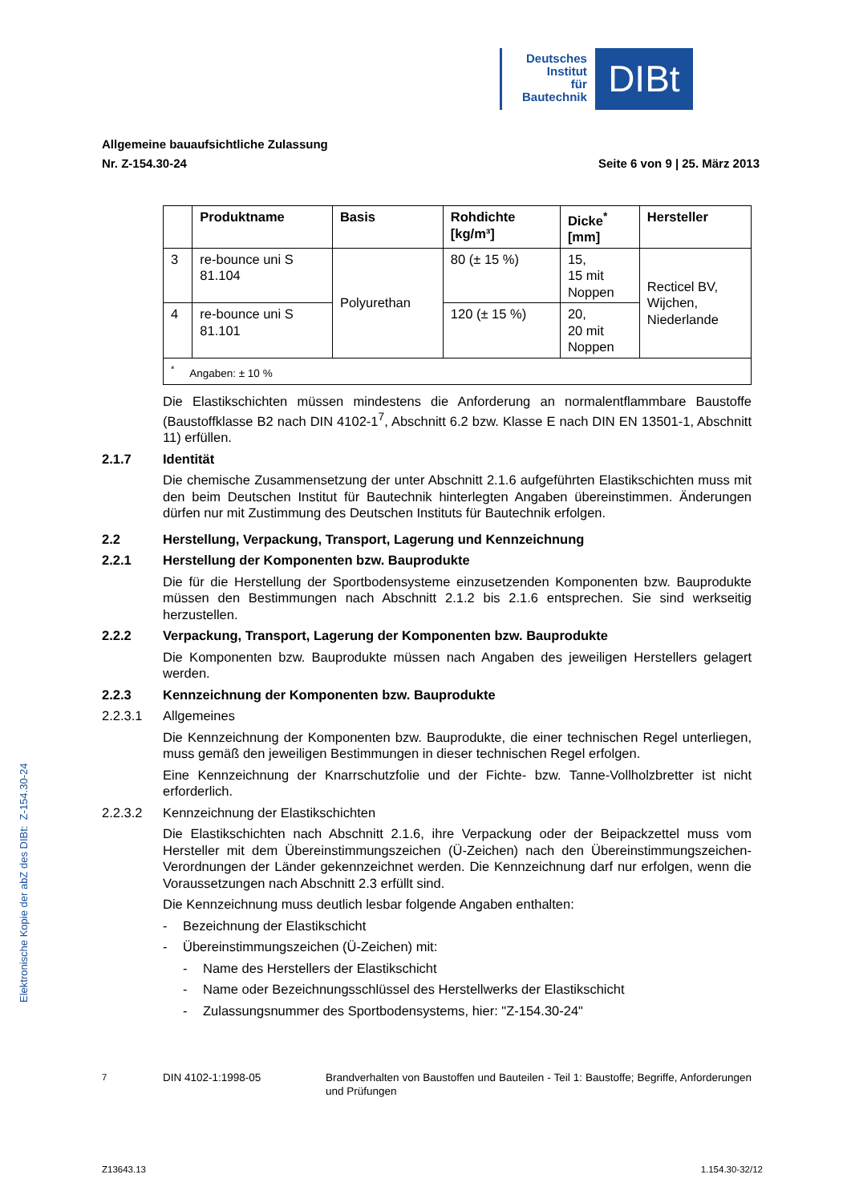Deutsches
Institut
für
Bautechnik
DIBt
Allgemeine bauaufsichtliche Zulassung
Nr. Z-154.30-24 Seite 6 von 9 | 25. März 2013
| | Produktname | Basis | Rohdichte [kg/m³] | Dicke<sup>*</sup> [mm] | Hersteller |
| --- | --- | --- | --- | --- | --- |
| 3 | re-bounce uni S 81.104 | Polyurethan | 80 (± 15 %) | 15, 15 mit Noppen | Recticel BV, Wijchen, Niederlande |
| 4 | re-bounce uni S 81.101 | | 120 (± 15 %) | 20, 20 mit Noppen | |
| <sup>*</sup> Angaben: ± 10 % | | | | | |
Die Elastikschichten müssen mindestens die Anforderung an normalentflammbare Baustoffe (Baustoffklasse B2 nach DIN 4102-1<sup>7</sup>, Abschnitt 6.2 bzw. Klasse E nach DIN EN 13501-1, Abschnitt 11) erfüllen.
2.1.7 Identität
Die chemische Zusammensetzung der unter Abschnitt 2.1.6 aufgeführten Elastikschichten muss mit den beim Deutschen Institut für Bautechnik hinterlegten Angaben übereinstimmen. Änderungen dürfen nur mit Zustimmung des Deutschen Instituts für Bautechnik erfolgen.
2.2 Herstellung, Verpackung, Transport, Lagerung und Kennzeichnung
2.2.1 Herstellung der Komponenten bzw. Bauprodukte
Die für die Herstellung der Sportbodensysteme einzusetzenden Komponenten bzw. Bauprodukte müssen den Bestimmungen nach Abschnitt 2.1.2 bis 2.1.6 entsprechen. Sie sind werkseitig herzustellen.
2.2.2 Verpackung, Transport, Lagerung der Komponenten bzw. Bauprodukte
Die Komponenten bzw. Bauprodukte müssen nach Angaben des jeweiligen Herstellers gelagert werden.
2.2.3 Kennzeichnung der Komponenten bzw. Bauprodukte
2.2.3.1 Allgemeines
Die Kennzeichnung der Komponenten bzw. Bauprodukte, die einer technischen Regel unterliegen, muss gemäß den jeweiligen Bestimmungen in dieser technischen Regel erfolgen.
Eine Kennzeichnung der Knarrschutzfolie und der Fichte- bzw. Tanne-Vollholzbretter ist nicht erforderlich.
2.2.3.2 Kennzeichnung der Elastikschichten
Die Elastikschichten nach Abschnitt 2.1.6, ihre Verpackung oder der Beipackzettel muss vom Hersteller mit dem Übereinstimmungszeichen (Ü-Zeichen) nach den Übereinstimmungszeichen-Verordnungen der Länder gekennzeichnet werden. Die Kennzeichnung darf nur erfolgen, wenn die Voraussetzungen nach Abschnitt 2.3 erfüllt sind.
Die Kennzeichnung muss deutlich lesbar folgende Angaben enthalten:
- Bezeichnung der Elastikschicht
- Übereinstimmungszeichen (Ü-Zeichen) mit:
- Name des Herstellers der Elastikschicht
- Name oder Bezeichnungsschlüssel des Herstellwerks der Elastikschicht
- Zulassungsnummer des Sportbodensystems, hier: "Z-154.30-24"
Elektronische Kopie der abZ des DIBt: Z-154.30-24
<sup>7</sup> DIN 4102-1:1998-05 Brandverhalten von Baustoffen und Bauteilen - Teil 1: Baustoffe; Begriffe, Anforderungen und Prüfungen
Z13643.13 1.154.30-32/12